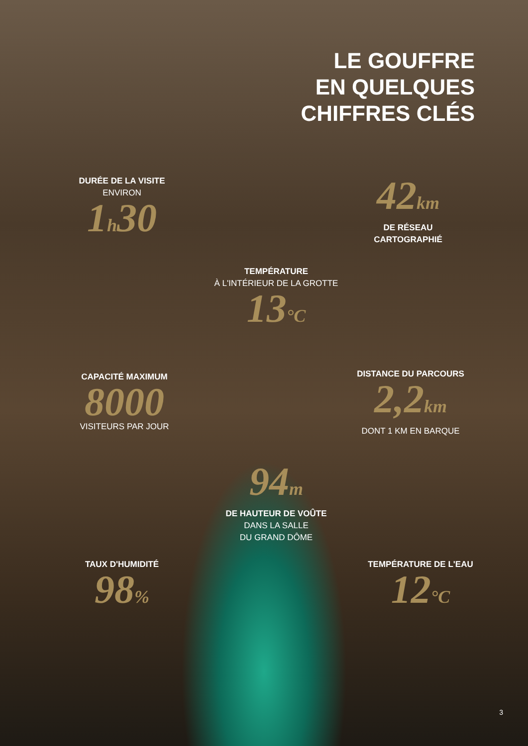LE GOUFFRE
EN QUELQUES
CHIFFRES CLÉS
DURÉE DE LA VISITE
ENVIRON
1h30
42km
DE RÉSEAU
CARTOGRAPHIÉ
TEMPÉRATURE
À L'INTÉRIEUR DE LA GROTTE
13°C
CAPACITÉ MAXIMUM
8000
VISITEURS PAR JOUR
DISTANCE DU PARCOURS
2,2km
DONT 1 KM EN BARQUE
94m
DE HAUTEUR DE VOÛTE
DANS LA SALLE
DU GRAND DÔME
TAUX D'HUMIDITÉ
98%
TEMPÉRATURE DE L'EAU
12°C
3